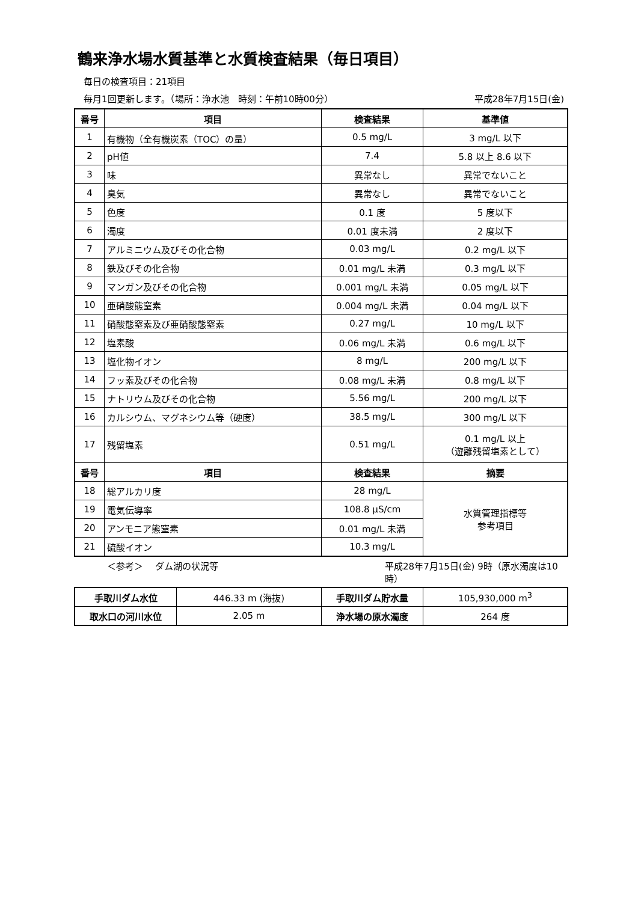鶴来浄水場水質基準と水質検査結果（毎日項目）
毎日の検査項目：21項目
毎月1回更新します。（場所：浄水池　時刻：午前10時00分） 平成28年7月15日(金)
| 番号 | 項目 | 検査結果 | 基準値 |
| --- | --- | --- | --- |
| 1 | 有機物（全有機炭素（TOC）の量） | 0.5 mg/L | 3 mg/L 以下 |
| 2 | pH値 | 7.4 | 5.8 以上 8.6 以下 |
| 3 | 味 | 異常なし | 異常でないこと |
| 4 | 臭気 | 異常なし | 異常でないこと |
| 5 | 色度 | 0.1 度 | 5 度以下 |
| 6 | 濁度 | 0.01 度未満 | 2 度以下 |
| 7 | アルミニウム及びその化合物 | 0.03 mg/L | 0.2 mg/L 以下 |
| 8 | 鉄及びその化合物 | 0.01 mg/L 未満 | 0.3 mg/L 以下 |
| 9 | マンガン及びその化合物 | 0.001 mg/L 未満 | 0.05 mg/L 以下 |
| 10 | 亜硝酸態窒素 | 0.004 mg/L 未満 | 0.04 mg/L 以下 |
| 11 | 硝酸態窒素及び亜硝酸態窒素 | 0.27 mg/L | 10 mg/L 以下 |
| 12 | 塩素酸 | 0.06 mg/L 未満 | 0.6 mg/L 以下 |
| 13 | 塩化物イオン | 8 mg/L | 200 mg/L 以下 |
| 14 | フッ素及びその化合物 | 0.08 mg/L 未満 | 0.8 mg/L 以下 |
| 15 | ナトリウム及びその化合物 | 5.56 mg/L | 200 mg/L 以下 |
| 16 | カルシウム、マグネシウム等（硬度） | 38.5 mg/L | 300 mg/L 以下 |
| 17 | 残留塩素 | 0.51 mg/L | 0.1 mg/L 以上 （遊離残留塩素として） |
| 番号 | 項目 | 検査結果 | 摘要 |
| 18 | 総アルカリ度 | 28 mg/L | 水質管理指標等 参考項目 |
| 19 | 電気伝導率 | 108.8 μS/cm | |
| 20 | アンモニア態窒素 | 0.01 mg/L 未満 | |
| 21 | 硫酸イオン | 10.3 mg/L | |
＜参考＞　 ダム湖の状況等 平成28年7月15日(金) 9時（原水濁度は10時）
| 手取川ダム水位 | 446.33 m (海抜) | 手取川ダム貯水量 | 105,930,000 m<sup>3</sup> |
| 取水口の河川水位 | 2.05 m | 浄水場の原水濁度 | 264 度 |